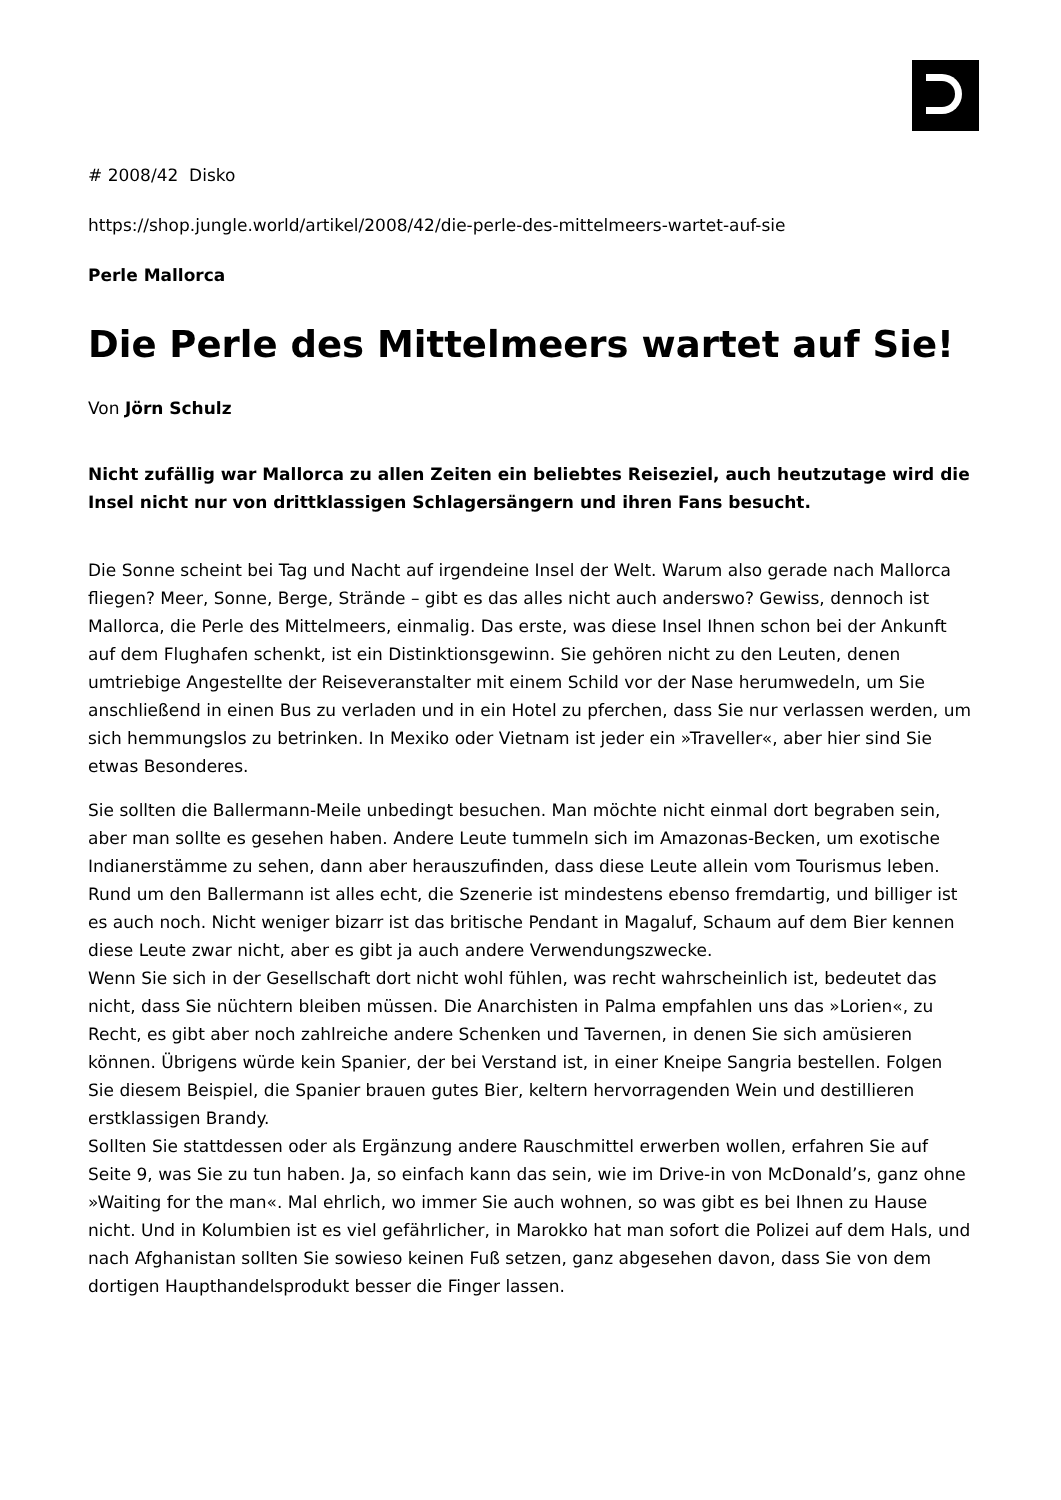# 2008/42 Disko
https://shop.jungle.world/artikel/2008/42/die-perle-des-mittelmeers-wartet-auf-sie
Perle Mallorca
Die Perle des Mittelmeers wartet auf Sie!
Von Jörn Schulz
Nicht zufällig war Mallorca zu allen Zeiten ein beliebtes Reiseziel, auch heutzutage wird die Insel nicht nur von drittklassigen Schlagersängern und ihren Fans besucht.
Die Sonne scheint bei Tag und Nacht auf irgendeine Insel der Welt. Warum also gerade nach Mallorca fliegen? Meer, Sonne, Berge, Strände – gibt es das alles nicht auch anderswo? Gewiss, dennoch ist Mallorca, die Perle des Mittelmeers, einmalig. Das erste, was diese Insel Ihnen schon bei der Ankunft auf dem Flughafen schenkt, ist ein Distinktionsgewinn. Sie gehören nicht zu den Leuten, denen umtriebige Angestellte der Reiseveranstalter mit einem Schild vor der Nase herumwedeln, um Sie anschließend in einen Bus zu verladen und in ein Hotel zu pferchen, dass Sie nur verlassen werden, um sich hemmungslos zu betrinken. In Mexiko oder Vietnam ist jeder ein »Traveller«, aber hier sind Sie etwas Besonderes.
Sie sollten die Ballermann-Meile unbedingt besuchen. Man möchte nicht einmal dort begraben sein, aber man sollte es gesehen haben. Andere Leute tummeln sich im Amazonas-Becken, um exotische Indianerstämme zu sehen, dann aber herauszufinden, dass diese Leute allein vom Tourismus leben. Rund um den Ballermann ist alles echt, die Szenerie ist mindestens ebenso fremdartig, und billiger ist es auch noch. Nicht weniger bizarr ist das britische Pendant in Magaluf, Schaum auf dem Bier kennen diese Leute zwar nicht, aber es gibt ja auch andere Verwendungszwecke.
Wenn Sie sich in der Gesellschaft dort nicht wohl fühlen, was recht wahrscheinlich ist, bedeutet das nicht, dass Sie nüchtern bleiben müssen. Die Anarchisten in Palma empfahlen uns das »Lorien«, zu Recht, es gibt aber noch zahlreiche andere Schenken und Tavernen, in denen Sie sich amüsieren können. Übrigens würde kein Spanier, der bei Verstand ist, in einer Kneipe Sangria bestellen. Folgen Sie diesem Beispiel, die Spanier brauen gutes Bier, keltern hervorragenden Wein und destillieren erstklassigen Brandy.
Sollten Sie stattdessen oder als Ergänzung andere Rauschmittel erwerben wollen, erfahren Sie auf Seite 9, was Sie zu tun haben. Ja, so einfach kann das sein, wie im Drive-in von McDonald’s, ganz ohne »Waiting for the man«. Mal ehrlich, wo immer Sie auch wohnen, so was gibt es bei Ihnen zu Hause nicht. Und in Kolumbien ist es viel gefährlicher, in Marokko hat man sofort die Polizei auf dem Hals, und nach Afghanistan sollten Sie sowieso keinen Fuß setzen, ganz abgesehen davon, dass Sie von dem dortigen Haupthandelsprodukt besser die Finger lassen.